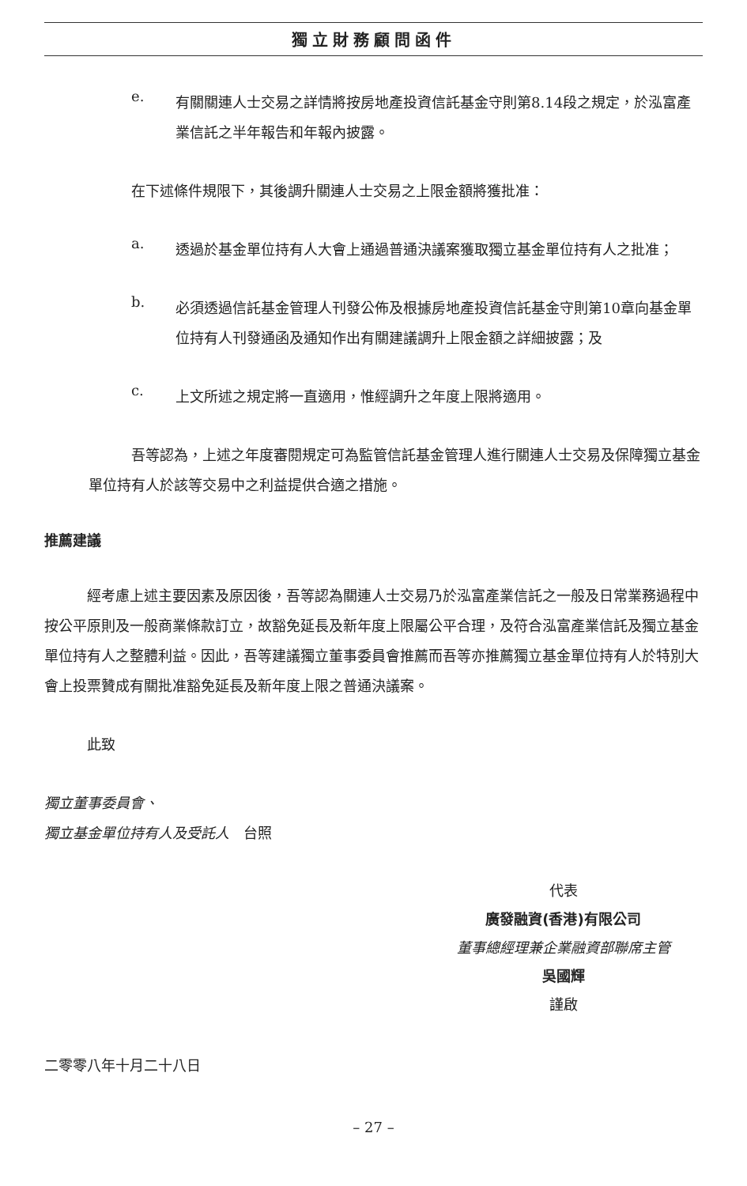獨立財務顧問函件
e.
有關關連人士交易之詳情將按房地產投資信託基金守則第8.14段之規定，於泓富產業信託之半年報告和年報內披露。
在下述條件規限下，其後調升關連人士交易之上限金額將獲批准：
a.
透過於基金單位持有人大會上通過普通決議案獲取獨立基金單位持有人之批准；
b.
必須透過信託基金管理人刊發公佈及根據房地產投資信託基金守則第10章向基金單位持有人刊發通函及通知作出有關建議調升上限金額之詳細披露；及
c.
上文所述之規定將一直適用，惟經調升之年度上限將適用。
吾等認為，上述之年度審閱規定可為監管信託基金管理人進行關連人士交易及保障獨立基金單位持有人於該等交易中之利益提供合適之措施。
推薦建議
經考慮上述主要因素及原因後，吾等認為關連人士交易乃於泓富產業信託之一般及日常業務過程中按公平原則及一般商業條款訂立，故豁免延長及新年度上限屬公平合理，及符合泓富產業信託及獨立基金單位持有人之整體利益。因此，吾等建議獨立董事委員會推薦而吾等亦推薦獨立基金單位持有人於特別大會上投票贊成有關批准豁免延長及新年度上限之普通決議案。
此致
獨立董事委員會、
獨立基金單位持有人及受託人　台照
代表
廣發融資(香港)有限公司
董事總經理兼企業融資部聯席主管
吳國輝
謹啟
二零零八年十月二十八日
– 27 –